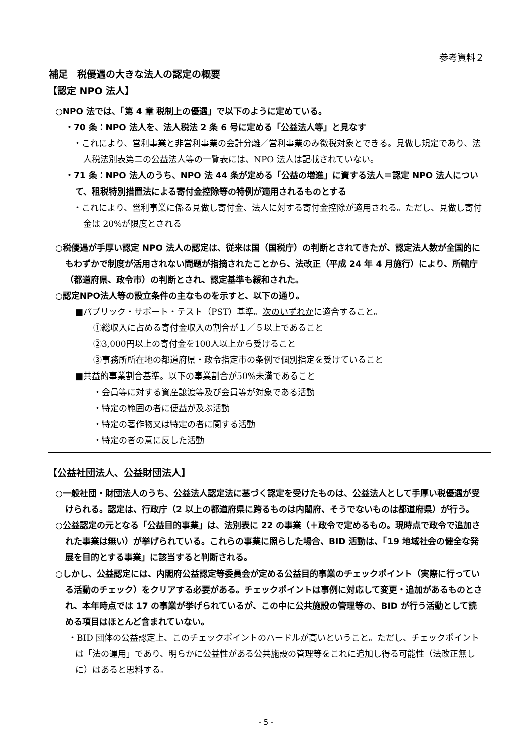参考資料２
補足　税優遇の大きな法人の認定の概要
【認定 NPO 法人】
○NPO 法では、「第 4 章 税制上の優遇」で以下のように定めている。
・70 条：NPO 法人を、法人税法 2 条 6 号に定める「公益法人等」と見なす
・これにより、営利事業と非営利事業の会計分離／営利事業のみ徴税対象とできる。見做し規定であり、法人税法別表第二の公益法人等の一覧表には、NPO 法人は記載されていない。
・71 条：NPO 法人のうち、NPO 法 44 条が定める「公益の増進」に資する法人＝認定 NPO 法人について、租税特別措置法による寄付金控除等の特例が適用されるものとする
・これにより、営利事業に係る見做し寄付金、法人に対する寄付金控除が適用される。ただし、見做し寄付金は 20%が限度とされる
○税優遇が手厚い認定 NPO 法人の認定は、従来は国（国税庁）の判断とされてきたが、認定法人数が全国的にもわずかで制度が活用されない問題が指摘されたことから、法改正（平成 24 年 4 月施行）により、所轄庁（都道府県、政令市）の判断とされ、認定基準も緩和された。
○認定NPO法人等の設立条件の主なものを示すと、以下の通り。
■パブリック・サポート・テスト（PST）基準。次のいずれかに適合すること。
①総収入に占める寄付金収入の割合が１／５以上であること
②3,000円以上の寄付金を100人以上から受けること
③事務所所在地の都道府県・政令指定市の条例で個別指定を受けていること
■共益的事業割合基準。以下の事業割合が50%未満であること
・会員等に対する資産譲渡等及び会員等が対象である活動
・特定の範囲の者に便益が及ぶ活動
・特定の著作物又は特定の者に関する活動
・特定の者の意に反した活動
【公益社団法人、公益財団法人】
○一般社団・財団法人のうち、公益法人認定法に基づく認定を受けたものは、公益法人として手厚い税優遇が受けられる。認定は、行政庁（2 以上の都道府県に跨るものは内閣府、そうでないものは都道府県）が行う。
○公益認定の元となる「公益目的事業」は、法別表に 22 の事業（＋政令で定めるもの。現時点で政令で追加された事業は無い）が挙げられている。これらの事業に照らした場合、BID 活動は、「19 地域社会の健全な発展を目的とする事業」に該当すると判断される。
○しかし、公益認定には、内閣府公益認定等委員会が定める公益目的事業のチェックポイント（実際に行っている活動のチェック）をクリアする必要がある。チェックポイントは事例に対応して変更・追加があるものとされ、本年時点では 17 の事業が挙げられているが、この中に公共施設の管理等の、BID が行う活動として読める項目はほとんど含まれていない。
・BID 団体の公益認定上、このチェックポイントのハードルが高いということ。ただし、チェックポイントは「法の運用」であり、明らかに公益性がある公共施設の管理等をこれに追加し得る可能性（法改正無しに）はあると思料する。
- 5 -